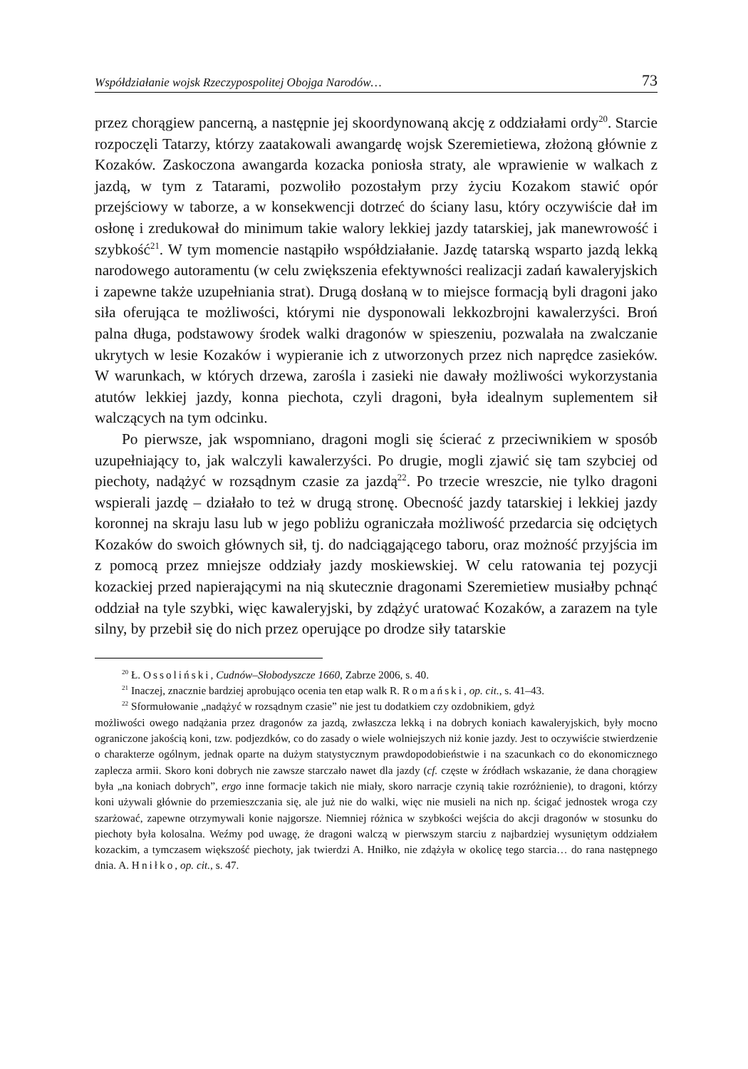Współdziałanie wojsk Rzeczypospolitej Obojga Narodów… 73
przez chorągiew pancerną, a następnie jej skoordynowaną akcję z oddziałami ordy<sup>20</sup>. Starcie rozpoczęli Tatarzy, którzy zaatakowali awangardę wojsk Szeremietiewa, złożoną głównie z Kozaków. Zaskoczona awangarda kozacka poniosła straty, ale wprawienie w walkach z jazdą, w tym z Tatarami, pozwoliło pozostałym przy życiu Kozakom stawić opór przejściowy w taborze, a w konsekwencji dotrzeć do ściany lasu, który oczywiście dał im osłonę i zredukował do minimum takie walory lekkiej jazdy tatarskiej, jak manewrowość i szybkość<sup>21</sup>. W tym momencie nastąpiło współdziałanie. Jazdę tatarską wsparto jazdą lekką narodowego autoramentu (w celu zwiększenia efektywności realizacji zadań kawaleryjskich i zapewne także uzupełniania strat). Drugą dosłaną w to miejsce formacją byli dragoni jako siła oferująca te możliwości, którymi nie dysponowali lekkozbrojni kawalerzyści. Broń palna długa, podstawowy środek walki dragonów w spieszeniu, pozwalała na zwalczanie ukrytych w lesie Kozaków i wypieranie ich z utworzonych przez nich naprędce zasieków. W warunkach, w których drzewa, zarośla i zasieki nie dawały możliwości wykorzystania atutów lekkiej jazdy, konna piechota, czyli dragoni, była idealnym suplementem sił walczących na tym odcinku.
Po pierwsze, jak wspomniano, dragoni mogli się ścierać z przeciwnikiem w sposób uzupełniający to, jak walczyli kawalerzyści. Po drugie, mogli zjawić się tam szybciej od piechoty, nadążyć w rozsądnym czasie za jazdą<sup>22</sup>. Po trzecie wreszcie, nie tylko dragoni wspierali jazdę – działało to też w drugą stronę. Obecność jazdy tatarskiej i lekkiej jazdy koronnej na skraju lasu lub w jego pobliżu ograniczała możliwość przedarcia się odciętych Kozaków do swoich głównych sił, tj. do nadciągającego taboru, oraz możność przyjścia im z pomocą przez mniejsze oddziały jazdy moskiewskiej. W celu ratowania tej pozycji kozackiej przed napierającymi na nią skutecznie dragonami Szeremietiew musiałby pchnąć oddział na tyle szybki, więc kawaleryjski, by zdążyć uratować Kozaków, a zarazem na tyle silny, by przebił się do nich przez operujące po drodze siły tatarskie
<sup>20</sup> Ł. Ossoliński, Cudnów–Słobodyszcze 1660, Zabrze 2006, s. 40.
<sup>21</sup> Inaczej, znacznie bardziej aprobująco ocenia ten etap walk R. Romański, op. cit., s. 41–43.
<sup>22</sup> Sformułowanie „nadążyć w rozsądnym czasie” nie jest tu dodatkiem czy ozdobnikiem, gdyż
możliwości owego nadążania przez dragonów za jazdą, zwłaszcza lekką i na dobrych koniach kawaleryjskich, były mocno ograniczone jakością koni, tzw. podjezdków, co do zasady o wiele wolniejszych niż konie jazdy. Jest to oczywiście stwierdzenie o charakterze ogólnym, jednak oparte na dużym statystycznym prawdopodobieństwie i na szacunkach co do ekonomicznego zaplecza armii. Skoro koni dobrych nie zawsze starczało nawet dla jazdy (cf. częste w źródłach wskazanie, że dana chorągiew była „na koniach dobrych”, ergo inne formacje takich nie miały, skoro narracje czynią takie rozróżnienie), to dragoni, którzy koni używali głównie do przemieszczania się, ale już nie do walki, więc nie musieli na nich np. ścigać jednostek wroga czy szarżować, zapewne otrzymywali konie najgorsze. Niemniej różnica w szybkości wejścia do akcji dragonów w stosunku do piechoty była kolosalna. Weźmy pod uwagę, że dragoni walczą w pierwszym starciu z najbardziej wysuniętym oddziałem kozackim, a tymczasem większość piechoty, jak twierdzi A. Hniłko, nie zdążyła w okolicę tego starcia… do rana następnego dnia. A. Hniłko, op. cit., s. 47.